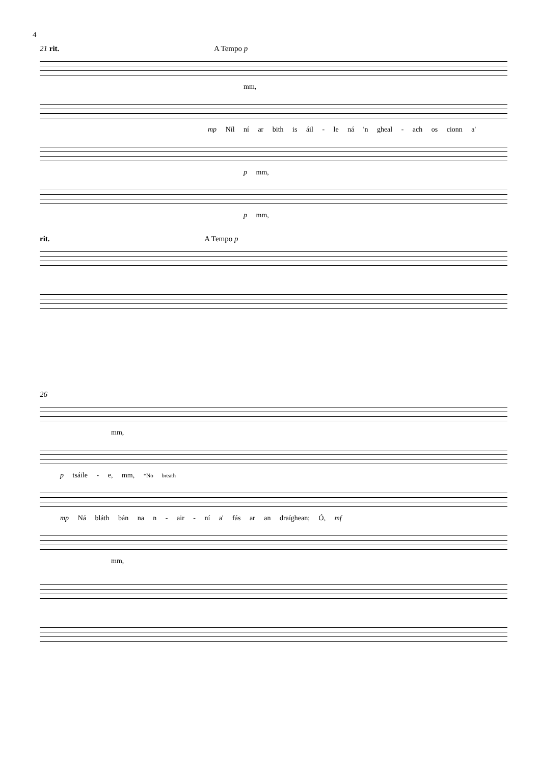4
21 rit. A Tempo p
mm,
mp Níl ní ar bith is áil - le ná 'n gheal - ach os cionn a'
p mm,
p mm,
rit. A Tempo p
26
mm,
p tsáile - e, mm, *No breath
mp Ná bláth bán na n - air - ní a' fás ar an draíghean; Ó, mf
mm,